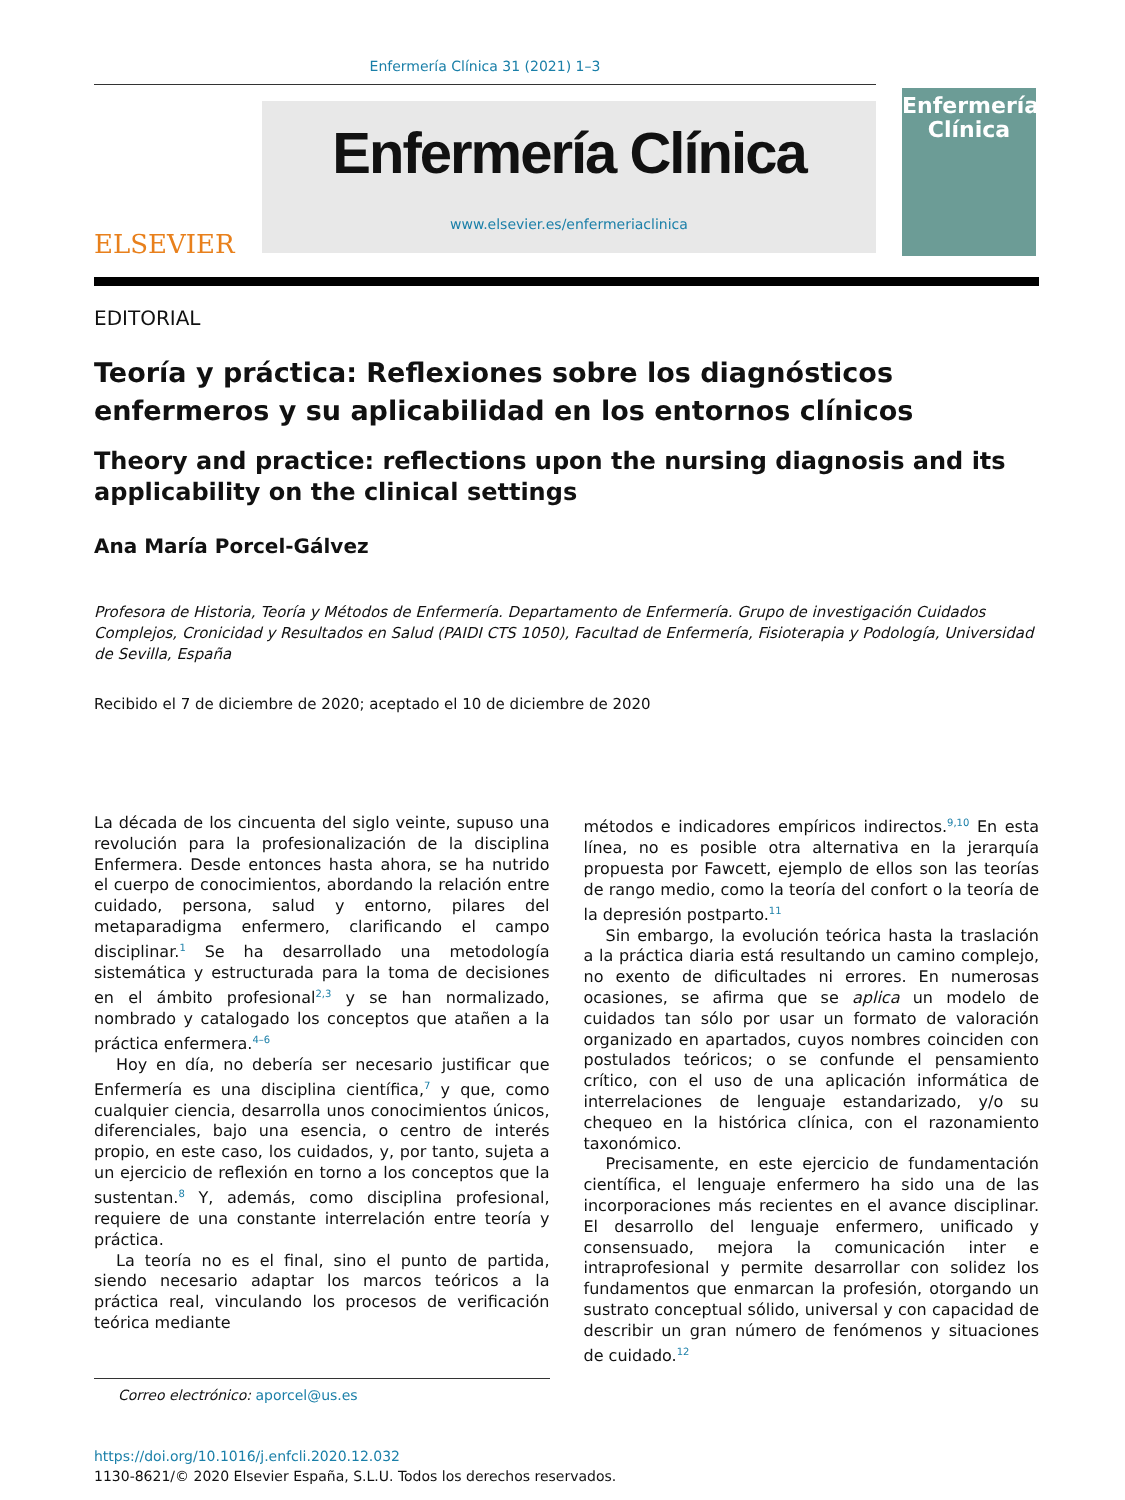Enfermería Clínica 31 (2021) 1–3
ELSEVIER
Enfermería Clínica
www.elsevier.es/enfermeriaclinica
Enfermería Clínica
EDITORIAL
Teoría y práctica: Reflexiones sobre los diagnósticos enfermeros y su aplicabilidad en los entornos clínicos
Theory and practice: reflections upon the nursing diagnosis and its applicability on the clinical settings
Ana María Porcel-Gálvez
Profesora de Historia, Teoría y Métodos de Enfermería. Departamento de Enfermería. Grupo de investigación Cuidados Complejos, Cronicidad y Resultados en Salud (PAIDI CTS 1050), Facultad de Enfermería, Fisioterapia y Podología, Universidad de Sevilla, España
Recibido el 7 de diciembre de 2020; aceptado el 10 de diciembre de 2020
La década de los cincuenta del siglo veinte, supuso una revolución para la profesionalización de la disciplina Enfermera. Desde entonces hasta ahora, se ha nutrido el cuerpo de conocimientos, abordando la relación entre cuidado, persona, salud y entorno, pilares del metaparadigma enfermero, clarificando el campo disciplinar.<sup>1</sup> Se ha desarrollado una metodología sistemática y estructurada para la toma de decisiones en el ámbito profesional<sup>2,3</sup> y se han normalizado, nombrado y catalogado los conceptos que atañen a la práctica enfermera.<sup>4–6</sup>
Hoy en día, no debería ser necesario justificar que Enfermería es una disciplina científica,<sup>7</sup> y que, como cualquier ciencia, desarrolla unos conocimientos únicos, diferenciales, bajo una esencia, o centro de interés propio, en este caso, los cuidados, y, por tanto, sujeta a un ejercicio de reflexión en torno a los conceptos que la sustentan.<sup>8</sup> Y, además, como disciplina profesional, requiere de una constante interrelación entre teoría y práctica.
La teoría no es el final, sino el punto de partida, siendo necesario adaptar los marcos teóricos a la práctica real, vinculando los procesos de verificación teórica mediante
Correo electrónico: aporcel@us.es
métodos e indicadores empíricos indirectos.<sup>9,10</sup> En esta línea, no es posible otra alternativa en la jerarquía propuesta por Fawcett, ejemplo de ellos son las teorías de rango medio, como la teoría del confort o la teoría de la depresión postparto.<sup>11</sup>
Sin embargo, la evolución teórica hasta la traslación a la práctica diaria está resultando un camino complejo, no exento de dificultades ni errores. En numerosas ocasiones, se afirma que se aplica un modelo de cuidados tan sólo por usar un formato de valoración organizado en apartados, cuyos nombres coinciden con postulados teóricos; o se confunde el pensamiento crítico, con el uso de una aplicación informática de interrelaciones de lenguaje estandarizado, y/o su chequeo en la histórica clínica, con el razonamiento taxonómico.
Precisamente, en este ejercicio de fundamentación científica, el lenguaje enfermero ha sido una de las incorporaciones más recientes en el avance disciplinar. El desarrollo del lenguaje enfermero, unificado y consensuado, mejora la comunicación inter e intraprofesional y permite desarrollar con solidez los fundamentos que enmarcan la profesión, otorgando un sustrato conceptual sólido, universal y con capacidad de describir un gran número de fenómenos y situaciones de cuidado.<sup>12</sup>
https://doi.org/10.1016/j.enfcli.2020.12.032
1130-8621/© 2020 Elsevier España, S.L.U. Todos los derechos reservados.